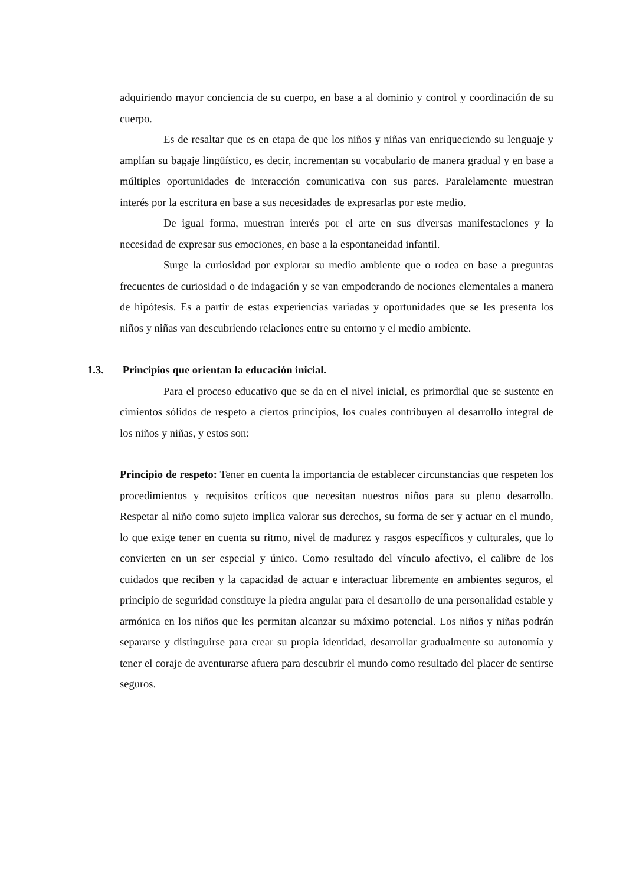adquiriendo mayor conciencia de su cuerpo, en base a al dominio y control y coordinación de su cuerpo.
Es de resaltar que es en etapa de que los niños y niñas van enriqueciendo su lenguaje y amplían su bagaje lingüístico, es decir, incrementan su vocabulario de manera gradual y en base a múltiples oportunidades de interacción comunicativa con sus pares. Paralelamente muestran interés por la escritura en base a sus necesidades de expresarlas por este medio.
De igual forma, muestran interés por el arte en sus diversas manifestaciones y la necesidad de expresar sus emociones, en base a la espontaneidad infantil.
Surge la curiosidad por explorar su medio ambiente que o rodea en base a preguntas frecuentes de curiosidad o de indagación y se van empoderando de nociones elementales a manera de hipótesis. Es a partir de estas experiencias variadas y oportunidades que se les presenta los niños y niñas van descubriendo relaciones entre su entorno y el medio ambiente.
1.3. Principios que orientan la educación inicial.
Para el proceso educativo que se da en el nivel inicial, es primordial que se sustente en cimientos sólidos de respeto a ciertos principios, los cuales contribuyen al desarrollo integral de los niños y niñas, y estos son:
Principio de respeto: Tener en cuenta la importancia de establecer circunstancias que respeten los procedimientos y requisitos críticos que necesitan nuestros niños para su pleno desarrollo. Respetar al niño como sujeto implica valorar sus derechos, su forma de ser y actuar en el mundo, lo que exige tener en cuenta su ritmo, nivel de madurez y rasgos específicos y culturales, que lo convierten en un ser especial y único. Como resultado del vínculo afectivo, el calibre de los cuidados que reciben y la capacidad de actuar e interactuar libremente en ambientes seguros, el principio de seguridad constituye la piedra angular para el desarrollo de una personalidad estable y armónica en los niños que les permitan alcanzar su máximo potencial. Los niños y niñas podrán separarse y distinguirse para crear su propia identidad, desarrollar gradualmente su autonomía y tener el coraje de aventurarse afuera para descubrir el mundo como resultado del placer de sentirse seguros.